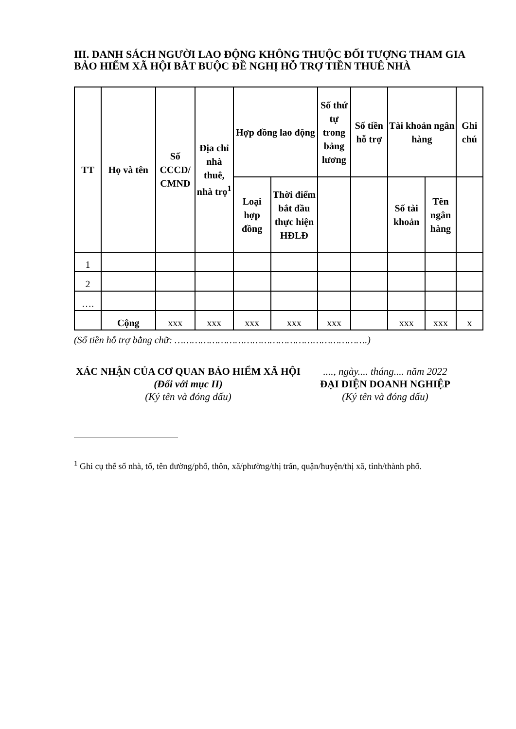III. DANH SÁCH NGƯỜI LAO ĐỘNG KHÔNG THUỘC ĐỐI TƯỢNG THAM GIA BẢO HIỂM XÃ HỘI BẮT BUỘC ĐỀ NGHỊ HỖ TRỢ TIỀN THUÊ NHÀ
| TT | Họ và tên | Số CCCD/ CMND | Địa chỉ nhà thuê, nhà trọ<sup>1</sup> | Hợp đồng lao động | | Số thứ tự trong bảng lương | Số tiền hỗ trợ | Tài khoản ngân hàng | | Ghi chú |
| --- | --- | --- | --- | --- | --- | --- | --- | --- | --- | --- |
| | | | | Loại hợp đồng | Thời điểm bắt đầu thực hiện HĐLĐ | | | Số tài khoản | Tên ngân hàng | |
| 1 | | | | | | | | | | |
| 2 | | | | | | | | | | |
| …. | | | | | | | | | | |
| | Cộng | xxx | xxx | xxx | xxx | xxx | | xxx | xxx | x |
(Số tiền hỗ trợ bằng chữ: ………………………………………………………….)
XÁC NHẬN CỦA CƠ QUAN BẢO HIỂM XÃ HỘI
(Đối với mục II)
(Ký tên và đóng dấu)
...., ngày.... tháng.... năm 2022
ĐẠI DIỆN DOANH NGHIỆP
(Ký tên và đóng dấu)
<sup>1</sup> Ghi cụ thể số nhà, tổ, tên đường/phố, thôn, xã/phường/thị trấn, quận/huyện/thị xã, tỉnh/thành phố.